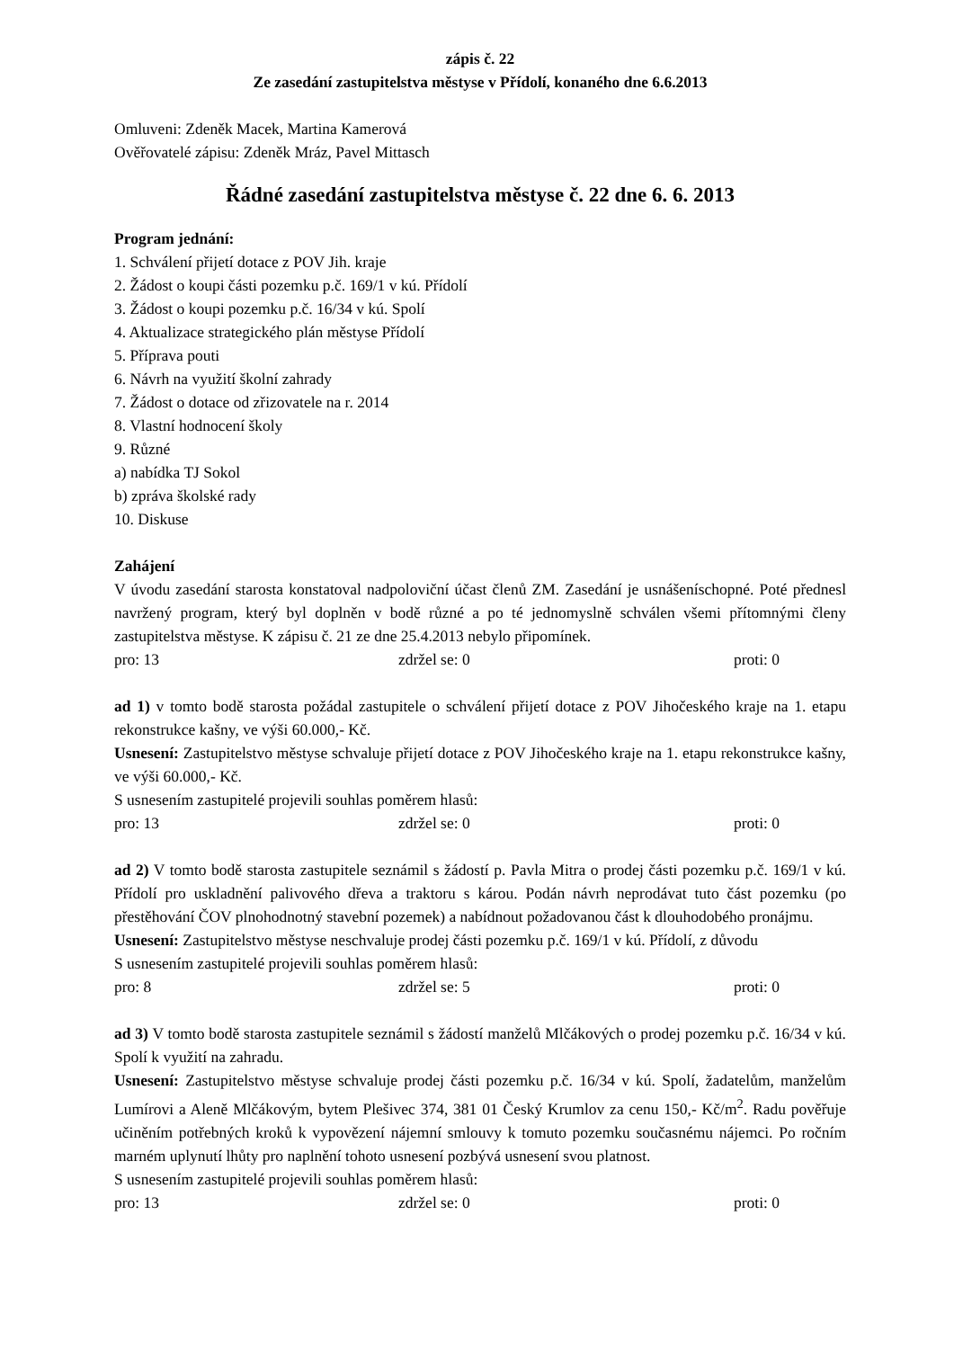zápis č. 22
Ze zasedání zastupitelstva městyse v Přídolí, konaného dne 6.6.2013
Omluveni: Zdeněk Macek, Martina Kamerová
Ověřovatelé zápisu: Zdeněk Mráz, Pavel Mittasch
Řádné zasedání zastupitelstva městyse č. 22 dne 6. 6. 2013
Program jednání:
1. Schválení přijetí dotace z POV Jih. kraje
2. Žádost o koupi části pozemku p.č. 169/1 v kú. Přídolí
3. Žádost o koupi pozemku p.č. 16/34 v kú. Spolí
4. Aktualizace strategického plán městyse Přídolí
5. Příprava pouti
6. Návrh na využití školní zahrady
7. Žádost o dotace od zřizovatele na r. 2014
8. Vlastní hodnocení školy
9. Různé
a) nabídka TJ Sokol
b) zpráva školské rady
10. Diskuse
Zahájení
V úvodu zasedání starosta konstatoval nadpoloviční účast členů ZM. Zasedání je usnášeníschopné. Poté přednesl navržený program, který byl doplněn v bodě různé a po té jednomyslně schválen všemi přítomnými členy zastupitelstva městyse. K zápisu č. 21 ze dne 25.4.2013 nebylo připomínek.
pro: 13 zdržel se: 0 proti: 0
ad 1) v tomto bodě starosta požádal zastupitele o schválení přijetí dotace z POV Jihočeského kraje na 1. etapu rekonstrukce kašny, ve výši 60.000,- Kč.
Usnesení: Zastupitelstvo městyse schvaluje přijetí dotace z POV Jihočeského kraje na 1. etapu rekonstrukce kašny, ve výši 60.000,- Kč.
S usnesením zastupitelé projevili souhlas poměrem hlasů:
pro: 13 zdržel se: 0 proti: 0
ad 2) V tomto bodě starosta zastupitele seznámil s žádostí p. Pavla Mitra o prodej části pozemku p.č. 169/1 v kú. Přídolí pro uskladnění palivového dřeva a traktoru s károu. Podán návrh neprodávat tuto část pozemku (po přestěhování ČOV plnohodnotný stavební pozemek) a nabídnout požadovanou část k dlouhodobého pronájmu.
Usnesení: Zastupitelstvo městyse neschvaluje prodej části pozemku p.č. 169/1 v kú. Přídolí, z důvodu
S usnesením zastupitelé projevili souhlas poměrem hlasů:
pro: 8 zdržel se: 5 proti: 0
ad 3) V tomto bodě starosta zastupitele seznámil s žádostí manželů Mlčákových o prodej pozemku p.č. 16/34 v kú. Spolí k využití na zahradu.
Usnesení: Zastupitelstvo městyse schvaluje prodej části pozemku p.č. 16/34 v kú. Spolí, žadatelům, manželům Lumírovi a Aleně Mlčákovým, bytem Plešivec 374, 381 01 Český Krumlov za cenu 150,- Kč/m<sup>2</sup>. Radu pověřuje učiněním potřebných kroků k vypovězení nájemní smlouvy k tomuto pozemku současnému nájemci. Po ročním marném uplynutí lhůty pro naplnění tohoto usnesení pozbývá usnesení svou platnost.
S usnesením zastupitelé projevili souhlas poměrem hlasů:
pro: 13 zdržel se: 0 proti: 0